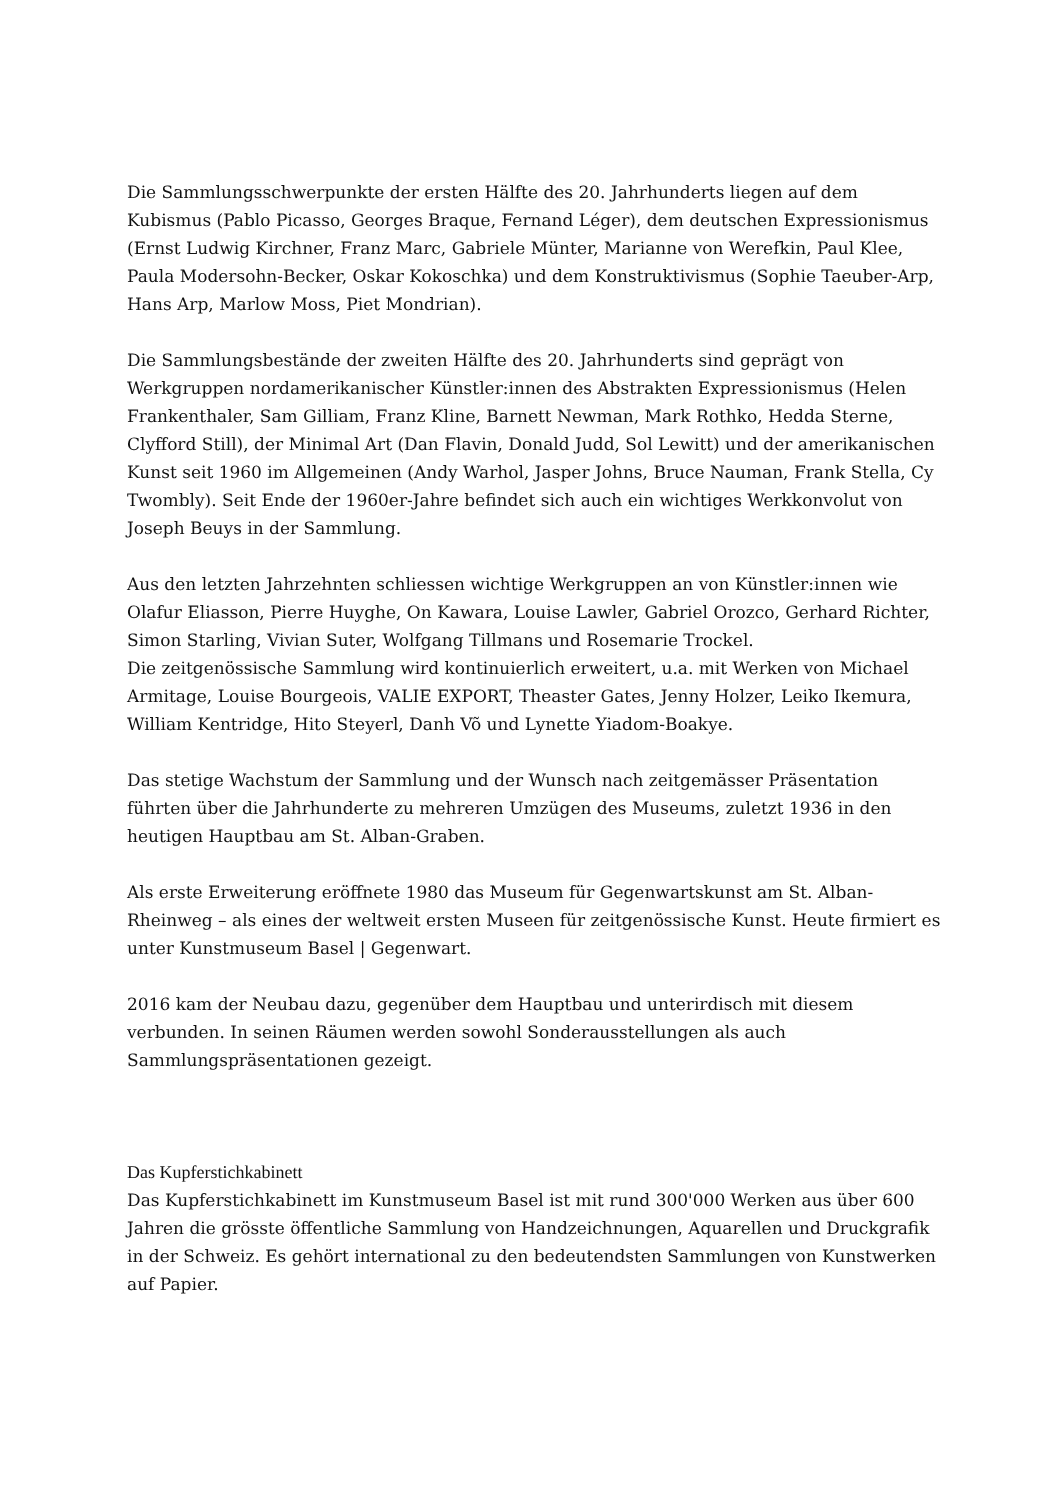Die Sammlungsschwerpunkte der ersten Hälfte des 20. Jahrhunderts liegen auf dem Kubismus (Pablo Picasso, Georges Braque, Fernand Léger), dem deutschen Expressionismus (Ernst Ludwig Kirchner, Franz Marc, Gabriele Münter, Marianne von Werefkin, Paul Klee, Paula Modersohn-Becker, Oskar Kokoschka) und dem Konstruktivismus (Sophie Taeuber-Arp, Hans Arp, Marlow Moss, Piet Mondrian).
Die Sammlungsbestände der zweiten Hälfte des 20. Jahrhunderts sind geprägt von Werkgruppen nordamerikanischer Künstler:innen des Abstrakten Expressionismus (Helen Frankenthaler, Sam Gilliam, Franz Kline, Barnett Newman, Mark Rothko, Hedda Sterne, Clyfford Still), der Minimal Art (Dan Flavin, Donald Judd, Sol Lewitt) und der amerikanischen Kunst seit 1960 im Allgemeinen (Andy Warhol, Jasper Johns, Bruce Nauman, Frank Stella, Cy Twombly). Seit Ende der 1960er-Jahre befindet sich auch ein wichtiges Werkkonvolut von Joseph Beuys in der Sammlung.
Aus den letzten Jahrzehnten schliessen wichtige Werkgruppen an von Künstler:innen wie Olafur Eliasson, Pierre Huyghe, On Kawara, Louise Lawler, Gabriel Orozco, Gerhard Richter, Simon Starling, Vivian Suter, Wolfgang Tillmans und Rosemarie Trockel.
Die zeitgenössische Sammlung wird kontinuierlich erweitert, u.a. mit Werken von Michael Armitage, Louise Bourgeois, VALIE EXPORT, Theaster Gates, Jenny Holzer, Leiko Ikemura, William Kentridge, Hito Steyerl, Danh Võ und Lynette Yiadom-Boakye.
Das stetige Wachstum der Sammlung und der Wunsch nach zeitgemässer Präsentation führten über die Jahrhunderte zu mehreren Umzügen des Museums, zuletzt 1936 in den heutigen Hauptbau am St. Alban-Graben.
Als erste Erweiterung eröffnete 1980 das Museum für Gegenwartskunst am St. Alban-Rheinweg – als eines der weltweit ersten Museen für zeitgenössische Kunst. Heute firmiert es unter Kunstmuseum Basel | Gegenwart.
2016 kam der Neubau dazu, gegenüber dem Hauptbau und unterirdisch mit diesem verbunden. In seinen Räumen werden sowohl Sonderausstellungen als auch Sammlungspräsentationen gezeigt.
Das Kupferstichkabinett
Das Kupferstichkabinett im Kunstmuseum Basel ist mit rund 300'000 Werken aus über 600 Jahren die grösste öffentliche Sammlung von Handzeichnungen, Aquarellen und Druckgrafik in der Schweiz. Es gehört international zu den bedeutendsten Sammlungen von Kunstwerken auf Papier.